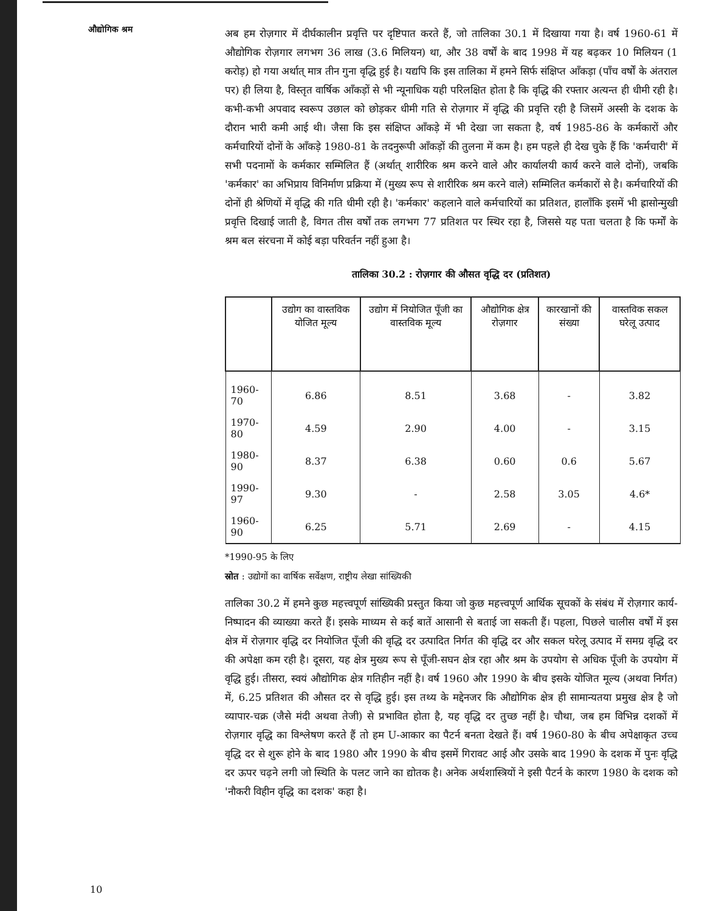औद्योगिक श्रम
अब हम रोज़गार में दीर्घकालीन प्रवृत्ति पर दृष्टिपात करते हैं, जो तालिका 30.1 में दिखाया गया है। वर्ष 1960-61 में औद्योगिक रोज़गार लगभग 36 लाख (3.6 मिलियन) था, और 38 वर्षों के बाद 1998 में यह बढ़कर 10 मिलियन (1 करोड़) हो गया अर्थात् मात्र तीन गुना वृद्धि हुई है। यद्यपि कि इस तालिका में हमने सिर्फ संक्षिप्त आँकड़ा (पाँच वर्षों के अंतराल पर) ही लिया है, विस्तृत वार्षिक आँकड़ों से भी न्यूनाधिक यही परिलक्षित होता है कि वृद्धि की रफ्तार अत्यन्त ही धीमी रही है। कभी-कभी अपवाद स्वरूप उछाल को छोड़कर धीमी गति से रोज़गार में वृद्धि की प्रवृत्ति रही है जिसमें अस्सी के दशक के दौरान भारी कमी आई थी। जैसा कि इस संक्षिप्त आँकड़े में भी देखा जा सकता है, वर्ष 1985-86 के कर्मकारों और कर्मचारियों दोनों के आँकड़े 1980-81 के तदनुरूपी आँकड़ों की तुलना में कम है। हम पहले ही देख चुके हैं कि 'कर्मचारी' में सभी पदनामों के कर्मकार सम्मिलित हैं (अर्थात् शारीरिक श्रम करने वाले और कार्यालयी कार्य करने वाले दोनों), जबकि 'कर्मकार' का अभिप्राय विनिर्माण प्रक्रिया में (मुख्य रूप से शारीरिक श्रम करने वाले) सम्मिलित कर्मकारों से है। कर्मचारियों की दोनों ही श्रेणियों में वृद्धि की गति धीमी रही है। 'कर्मकार' कहलाने वाले कर्मचारियों का प्रतिशत, हालाँकि इसमें भी ह्रासोन्मुखी प्रवृत्ति दिखाई जाती है, विगत तीस वर्षों तक लगभग 77 प्रतिशत पर स्थिर रहा है, जिससे यह पता चलता है कि फर्मों के श्रम बल संरचना में कोई बड़ा परिवर्तन नहीं हुआ है।
तालिका 30.2 : रोज़गार की औसत वृद्धि दर (प्रतिशत)
| | उद्योग का वास्तविक योजित मूल्य | उद्योग में नियोजित पूँजी का वास्तविक मूल्य | औद्योगिक क्षेत्र रोज़गार | कारखानों की संख्या | वास्तविक सकल घरेलू उत्पाद |
| --- | --- | --- | --- | --- | --- |
| 1960-70 | 6.86 | 8.51 | 3.68 | - | 3.82 |
| 1970-80 | 4.59 | 2.90 | 4.00 | - | 3.15 |
| 1980-90 | 8.37 | 6.38 | 0.60 | 0.6 | 5.67 |
| 1990-97 | 9.30 | - | 2.58 | 3.05 | 4.6* |
| 1960-90 | 6.25 | 5.71 | 2.69 | - | 4.15 |
*1990-95 के लिए
स्रोत : उद्योगों का वार्षिक सर्वेक्षण, राष्ट्रीय लेखा सांख्यिकी
तालिका 30.2 में हमने कुछ महत्त्वपूर्ण सांख्यिकी प्रस्तुत किया जो कुछ महत्त्वपूर्ण आर्थिक सूचकों के संबंध में रोज़गार कार्य-निष्पादन की व्याख्या करते हैं। इसके माध्यम से कई बातें आसानी से बताई जा सकती हैं। पहला, पिछले चालीस वर्षों में इस क्षेत्र में रोज़गार वृद्धि दर नियोजित पूँजी की वृद्धि दर उत्पादित निर्गत की वृद्धि दर और सकल घरेलू उत्पाद में समग्र वृद्धि दर की अपेक्षा कम रही है। दूसरा, यह क्षेत्र मुख्य रूप से पूँजी-सघन क्षेत्र रहा और श्रम के उपयोग से अधिक पूँजी के उपयोग में वृद्धि हुई। तीसरा, स्वयं औद्योगिक क्षेत्र गतिहीन नहीं है। वर्ष 1960 और 1990 के बीच इसके योजित मूल्य (अथवा निर्गत) में, 6.25 प्रतिशत की औसत दर से वृद्धि हुई। इस तथ्य के मद्देनजर कि औद्योगिक क्षेत्र ही सामान्यतया प्रमुख क्षेत्र है जो व्यापार-चक्र (जैसे मंदी अथवा तेजी) से प्रभावित होता है, यह वृद्धि दर तुच्छ नहीं है। चौथा, जब हम विभिन्न दशकों में रोज़गार वृद्धि का विश्लेषण करते हैं तो हम U-आकार का पैटर्न बनता देखते हैं। वर्ष 1960-80 के बीच अपेक्षाकृत उच्च वृद्धि दर से शुरू होने के बाद 1980 और 1990 के बीच इसमें गिरावट आई और उसके बाद 1990 के दशक में पुनः वृद्धि दर ऊपर चढ़ने लगी जो स्थिति के पलट जाने का द्योतक है। अनेक अर्थशास्त्रियों ने इसी पैटर्न के कारण 1980 के दशक को 'नौकरी विहीन वृद्धि का दशक' कहा है।
10